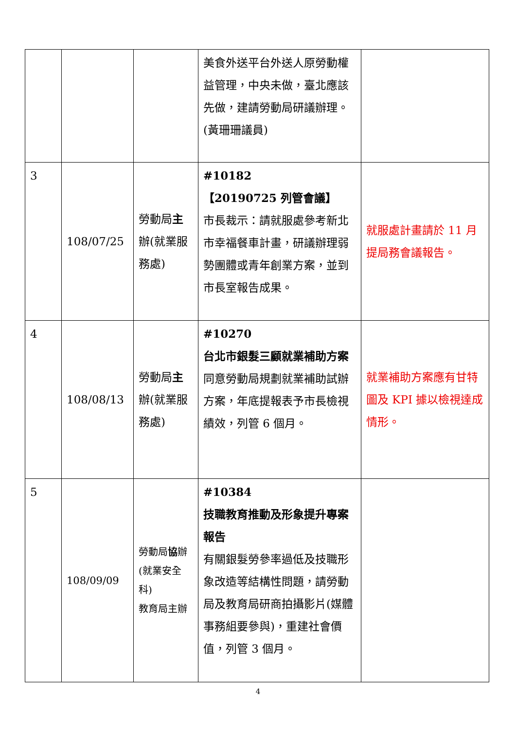| | | | 美食外送平台外送人原勞動權益管理，中央未做，臺北應該先做，建請勞動局研議辦理。(黃珊珊議員) | |
| 3 | 108/07/25 | 勞動局 主 辦(就業服務處) | #10182 【20190725 列管會議】 市長裁示：請就服處參考新北市幸福餐車計畫，研議辦理弱勢團體或青年創業方案，並到市長室報告成果。 | 就服處計畫請於 11 月提局務會議報告。 |
| 4 | 108/08/13 | 勞動局 主 辦(就業服務處) | #10270 台北市銀髮三顧就業補助方案 同意勞動局規劃就業補助試辦方案，年底提報表予市長檢視績效，列管 6 個月。 | 就業補助方案應有甘特圖及 KPI 據以檢視達成情形。 |
| 5 | 108/09/09 | 勞動局 協 辦 (就業安全科) 教育局主辦 | #10384 技職教育推動及形象提升專案報告 有關銀髮勞參率過低及技職形象改造等結構性問題，請勞動局及教育局研商拍攝影片(媒體事務組要參與)，重建社會價值，列管 3 個月。 | |
4